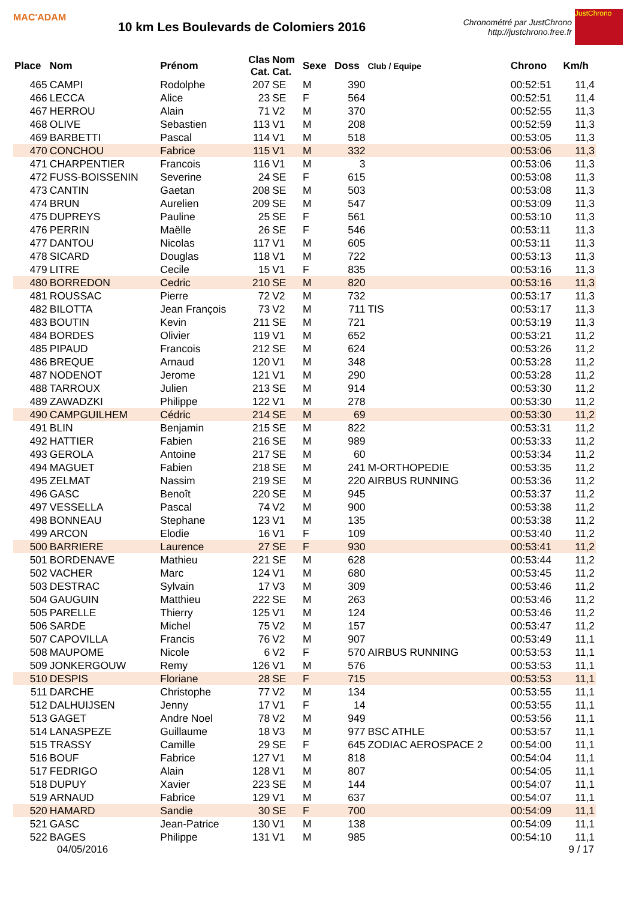MAC'ADAM
10 km Les Boulevards de Colomiers 2016
Chronométré par JustChrono
http://justchrono.free.fr
JustChrono
| Place | Nom | Prénom | Clas Cat. | Nom Cat. | Sexe | Doss | Club / Equipe | Chrono | Km/h |
| --- | --- | --- | --- | --- | --- | --- | --- | --- | --- |
| 465 | CAMPI | Rodolphe | 207 | SE | M | 390 | | 00:52:51 | 11,4 |
| 466 | LECCA | Alice | 23 | SE | F | 564 | | 00:52:51 | 11,4 |
| 467 | HERROU | Alain | 71 | V2 | M | 370 | | 00:52:55 | 11,3 |
| 468 | OLIVE | Sebastien | 113 | V1 | M | 208 | | 00:52:59 | 11,3 |
| 469 | BARBETTI | Pascal | 114 | V1 | M | 518 | | 00:53:05 | 11,3 |
| 470 | CONCHOU | Fabrice | 115 | V1 | M | 332 | | 00:53:06 | 11,3 |
| 471 | CHARPENTIER | Francois | 116 | V1 | M | 3 | | 00:53:06 | 11,3 |
| 472 | FUSS-BOISSENIN | Severine | 24 | SE | F | 615 | | 00:53:08 | 11,3 |
| 473 | CANTIN | Gaetan | 208 | SE | M | 503 | | 00:53:08 | 11,3 |
| 474 | BRUN | Aurelien | 209 | SE | M | 547 | | 00:53:09 | 11,3 |
| 475 | DUPREYS | Pauline | 25 | SE | F | 561 | | 00:53:10 | 11,3 |
| 476 | PERRIN | Maëlle | 26 | SE | F | 546 | | 00:53:11 | 11,3 |
| 477 | DANTOU | Nicolas | 117 | V1 | M | 605 | | 00:53:11 | 11,3 |
| 478 | SICARD | Douglas | 118 | V1 | M | 722 | | 00:53:13 | 11,3 |
| 479 | LITRE | Cecile | 15 | V1 | F | 835 | | 00:53:16 | 11,3 |
| 480 | BORREDON | Cedric | 210 | SE | M | 820 | | 00:53:16 | 11,3 |
| 481 | ROUSSAC | Pierre | 72 | V2 | M | 732 | | 00:53:17 | 11,3 |
| 482 | BILOTTA | Jean François | 73 | V2 | M | 711 | TIS | 00:53:17 | 11,3 |
| 483 | BOUTIN | Kevin | 211 | SE | M | 721 | | 00:53:19 | 11,3 |
| 484 | BORDES | Olivier | 119 | V1 | M | 652 | | 00:53:21 | 11,2 |
| 485 | PIPAUD | Francois | 212 | SE | M | 624 | | 00:53:26 | 11,2 |
| 486 | BREQUE | Arnaud | 120 | V1 | M | 348 | | 00:53:28 | 11,2 |
| 487 | NODENOT | Jerome | 121 | V1 | M | 290 | | 00:53:28 | 11,2 |
| 488 | TARROUX | Julien | 213 | SE | M | 914 | | 00:53:30 | 11,2 |
| 489 | ZAWADZKI | Philippe | 122 | V1 | M | 278 | | 00:53:30 | 11,2 |
| 490 | CAMPGUILHEM | Cédric | 214 | SE | M | 69 | | 00:53:30 | 11,2 |
| 491 | BLIN | Benjamin | 215 | SE | M | 822 | | 00:53:31 | 11,2 |
| 492 | HATTIER | Fabien | 216 | SE | M | 989 | | 00:53:33 | 11,2 |
| 493 | GEROLA | Antoine | 217 | SE | M | 60 | | 00:53:34 | 11,2 |
| 494 | MAGUET | Fabien | 218 | SE | M | 241 | M-ORTHOPEDIE | 00:53:35 | 11,2 |
| 495 | ZELMAT | Nassim | 219 | SE | M | 220 | AIRBUS RUNNING | 00:53:36 | 11,2 |
| 496 | GASC | Benoît | 220 | SE | M | 945 | | 00:53:37 | 11,2 |
| 497 | VESSELLA | Pascal | 74 | V2 | M | 900 | | 00:53:38 | 11,2 |
| 498 | BONNEAU | Stephane | 123 | V1 | M | 135 | | 00:53:38 | 11,2 |
| 499 | ARCON | Elodie | 16 | V1 | F | 109 | | 00:53:40 | 11,2 |
| 500 | BARRIERE | Laurence | 27 | SE | F | 930 | | 00:53:41 | 11,2 |
| 501 | BORDENAVE | Mathieu | 221 | SE | M | 628 | | 00:53:44 | 11,2 |
| 502 | VACHER | Marc | 124 | V1 | M | 680 | | 00:53:45 | 11,2 |
| 503 | DESTRAC | Sylvain | 17 | V3 | M | 309 | | 00:53:46 | 11,2 |
| 504 | GAUGUIN | Matthieu | 222 | SE | M | 263 | | 00:53:46 | 11,2 |
| 505 | PARELLE | Thierry | 125 | V1 | M | 124 | | 00:53:46 | 11,2 |
| 506 | SARDE | Michel | 75 | V2 | M | 157 | | 00:53:47 | 11,2 |
| 507 | CAPOVILLA | Francis | 76 | V2 | M | 907 | | 00:53:49 | 11,1 |
| 508 | MAUPOME | Nicole | 6 | V2 | F | 570 | AIRBUS RUNNING | 00:53:53 | 11,1 |
| 509 | JONKERGOUW | Remy | 126 | V1 | M | 576 | | 00:53:53 | 11,1 |
| 510 | DESPIS | Floriane | 28 | SE | F | 715 | | 00:53:53 | 11,1 |
| 511 | DARCHE | Christophe | 77 | V2 | M | 134 | | 00:53:55 | 11,1 |
| 512 | DALHUIJSEN | Jenny | 17 | V1 | F | 14 | | 00:53:55 | 11,1 |
| 513 | GAGET | Andre Noel | 78 | V2 | M | 949 | | 00:53:56 | 11,1 |
| 514 | LANASPEZE | Guillaume | 18 | V3 | M | 977 | BSC ATHLE | 00:53:57 | 11,1 |
| 515 | TRASSY | Camille | 29 | SE | F | 645 | ZODIAC AEROSPACE 2 | 00:54:00 | 11,1 |
| 516 | BOUF | Fabrice | 127 | V1 | M | 818 | | 00:54:04 | 11,1 |
| 517 | FEDRIGO | Alain | 128 | V1 | M | 807 | | 00:54:05 | 11,1 |
| 518 | DUPUY | Xavier | 223 | SE | M | 144 | | 00:54:07 | 11,1 |
| 519 | ARNAUD | Fabrice | 129 | V1 | M | 637 | | 00:54:07 | 11,1 |
| 520 | HAMARD | Sandie | 30 | SE | F | 700 | | 00:54:09 | 11,1 |
| 521 | GASC | Jean-Patrice | 130 | V1 | M | 138 | | 00:54:09 | 11,1 |
| 522 | BAGES | Philippe | 131 | V1 | M | 985 | | 00:54:10 | 11,1 |
04/05/2016 9 / 17